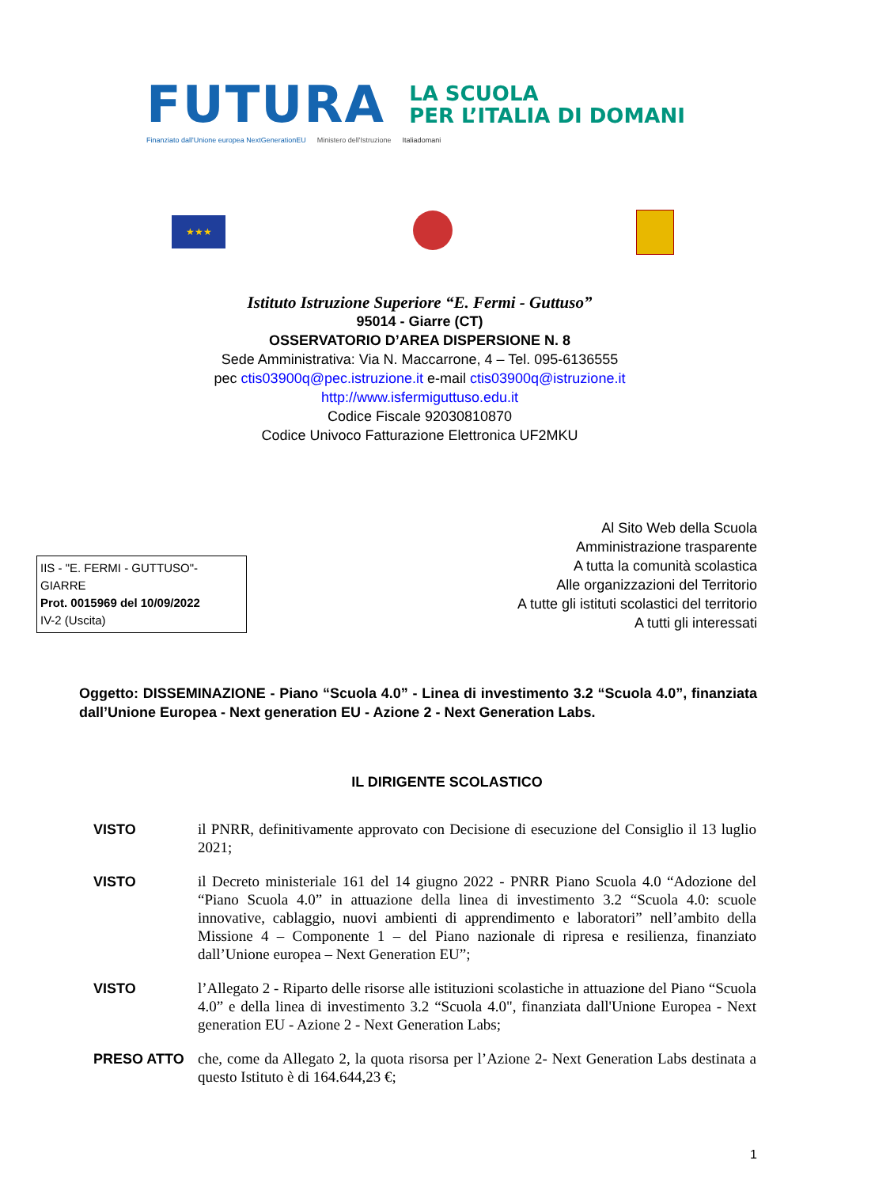FUTURA LA SCUOLA
PER L’ITALIA DI DOMANI
Finanziato dall'Unione europea NextGenerationEU Ministero dell'Istruzione Italiadomani
★★★
Istituto Istruzione Superiore “E. Fermi - Guttuso”
95014 - Giarre (CT)
OSSERVATORIO D’AREA DISPERSIONE N. 8
Sede Amministrativa: Via N. Maccarrone, 4 – Tel. 095-6136555
pec ctis03900q@pec.istruzione.it e-mail ctis03900q@istruzione.it
http://www.isfermiguttuso.edu.it
Codice Fiscale 92030810870
Codice Univoco Fatturazione Elettronica UF2MKU
IIS - "E. FERMI - GUTTUSO"-GIARRE
Prot. 0015969 del 10/09/2022
IV-2 (Uscita)
Al Sito Web della Scuola
Amministrazione trasparente
A tutta la comunità scolastica
Alle organizzazioni del Territorio
A tutte gli istituti scolastici del territorio
A tutti gli interessati
Oggetto: DISSEMINAZIONE - Piano “Scuola 4.0” - Linea di investimento 3.2 “Scuola 4.0”, finanziata dall’Unione Europea - Next generation EU - Azione 2 - Next Generation Labs.
IL DIRIGENTE SCOLASTICO
VISTO
il PNRR, definitivamente approvato con Decisione di esecuzione del Consiglio il 13 luglio 2021;
VISTO
il Decreto ministeriale 161 del 14 giugno 2022 - PNRR Piano Scuola 4.0 “Adozione del “Piano Scuola 4.0” in attuazione della linea di investimento 3.2 “Scuola 4.0: scuole innovative, cablaggio, nuovi ambienti di apprendimento e laboratori” nell’ambito della Missione 4 – Componente 1 – del Piano nazionale di ripresa e resilienza, finanziato dall’Unione europea – Next Generation EU”;
VISTO
l’Allegato 2 - Riparto delle risorse alle istituzioni scolastiche in attuazione del Piano “Scuola 4.0” e della linea di investimento 3.2 “Scuola 4.0", finanziata dall'Unione Europea - Next generation EU - Azione 2 - Next Generation Labs;
PRESO ATTO
che, come da Allegato 2, la quota risorsa per l’Azione 2- Next Generation Labs destinata a questo Istituto è di 164.644,23 €;
1